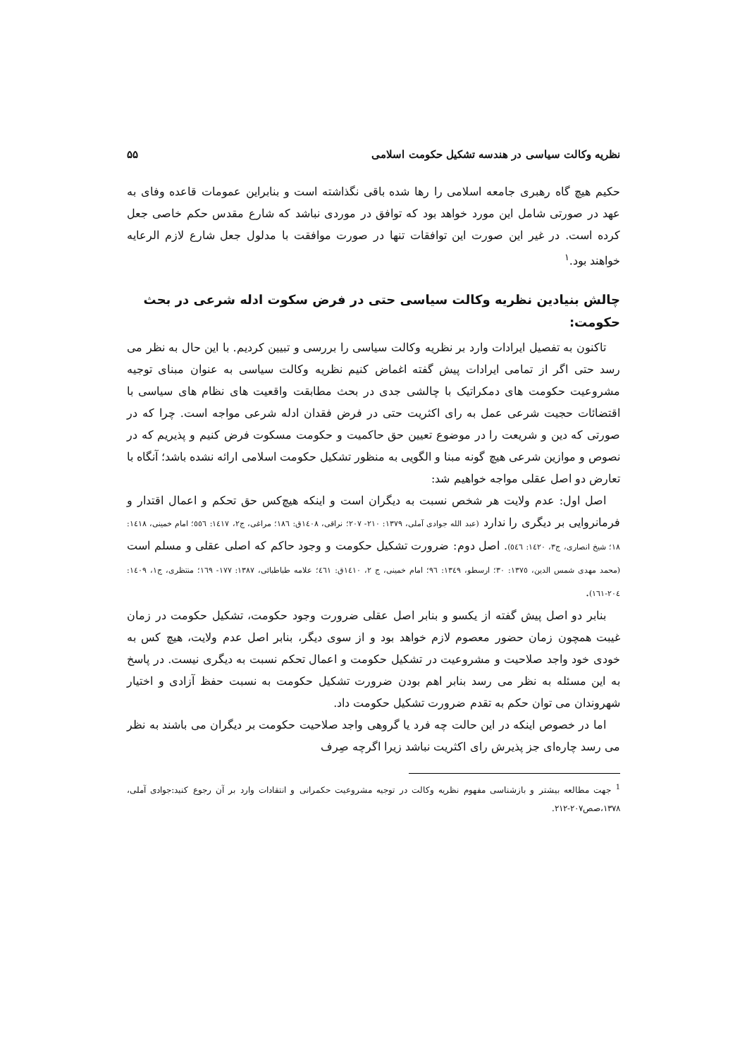نظریه وکالت سیاسی در هندسه تشکیل حکومت اسلامی ۵۵
حکیم هیچ گاه رهبری جامعه اسلامی را رها شده باقی نگذاشته است و بنابراین عمومات قاعده وفای به عهد در صورتی شامل این مورد خواهد بود که توافق در موردی نباشد که شارع مقدس حکم خاصی جعل کرده است. در غیر این صورت این توافقات تنها در صورت موافقت با مدلول جعل شارع لازم الرعایه خواهند بود.<sup>۱</sup>
چالش بنیادین نظریه وکالت سیاسی حتی در فرض سکوت ادله شرعی در بحث حکومت:
تاکنون به تفصیل ایرادات وارد بر نظریه وکالت سیاسی را بررسی و تبیین کردیم. با این حال به نظر می رسد حتی اگر از تمامی ایرادات پیش گفته اغماض کنیم نظریه وکالت سیاسی به عنوان مبنای توجیه مشروعیت حکومت های دمکراتیک با چالشی جدی در بحث مطابقت واقعیت های نظام های سیاسی با اقتضائات حجیت شرعی عمل به رای اکثریت حتی در فرض فقدان ادله شرعی مواجه است. چرا که در صورتی که دین و شریعت را در موضوع تعیین حق حاکمیت و حکومت مسکوت فرض کنیم و پذیریم که در نصوص و موازین شرعی هیچ گونه مبنا و الگویی به منظور تشکیل حکومت اسلامی ارائه نشده باشد؛ آنگاه با تعارض دو اصل عقلی مواجه خواهیم شد:
اصل اول: عدم ولایت هر شخص نسبت به دیگران است و اینکه هیچ‌کس حق تحکم و اعمال اقتدار و فرمانروایی بر دیگری را ندارد (عبد الله جوادی آملی، ۱۳۷۹: ۲۱۰- ۲۰۷؛ نراقی، ۱٤۰۸ق: ۱۸٦؛ مراغی، ج۲، ۱٤۱۷: ٥٥٦؛ امام خمینی، ۱٤۱۸: ۱۸؛ شیخ انصاری، ج۳، ۱٤۲۰: ٥٤٦). اصل دوم: ضرورت تشکیل حکومت و وجود حاکم که اصلی عقلی و مسلم است (محمد مهدی شمس الدین، ۱۳۷٥: ۳۰؛ ارسطو، ۱۳٤۹: ۹٦؛ امام خمینی، ج ۲، ۱٤۱۰ق: ٤٦۱؛ علامه طباطبائی، ۱۳۸۷: ۱۷۷- ۱٦۹؛ منتظری، ج۱، ۱٤۰۹: ۲۰٤-۱٦۱).
بنابر دو اصل پیش گفته از یکسو و بنابر اصل عقلی ضرورت وجود حکومت، تشکیل حکومت در زمان غیبت همچون زمان حضور معصوم لازم خواهد بود و از سوی دیگر، بنابر اصل عدم ولایت، هیچ کس به خودی خود واجد صلاحیت و مشروعیت در تشکیل حکومت و اعمال تحکم نسبت به دیگری نیست. در پاسخ به این مسئله به نظر می رسد بنابر اهم بودن ضرورت تشکیل حکومت به نسبت حفظ آزادی و اختیار شهروندان می توان حکم به تقدم ضرورت تشکیل حکومت داد.
اما در خصوص اینکه در این حالت چه فرد یا گروهی واجد صلاحیت حکومت بر دیگران می باشند به نظر می رسد چاره‌ای جز پذیرش رای اکثریت نباشد زیرا اگرچه صِرف
<sup>1</sup> جهت مطالعه بیشتر و بازشناسی مفهوم نظریه وکالت در توجیه مشروعیت حکمرانی و انتقادات وارد بر آن رجوع کنید:جوادی آملی، ۱۳۷۸،صص۲۰۷-۲۱۲.